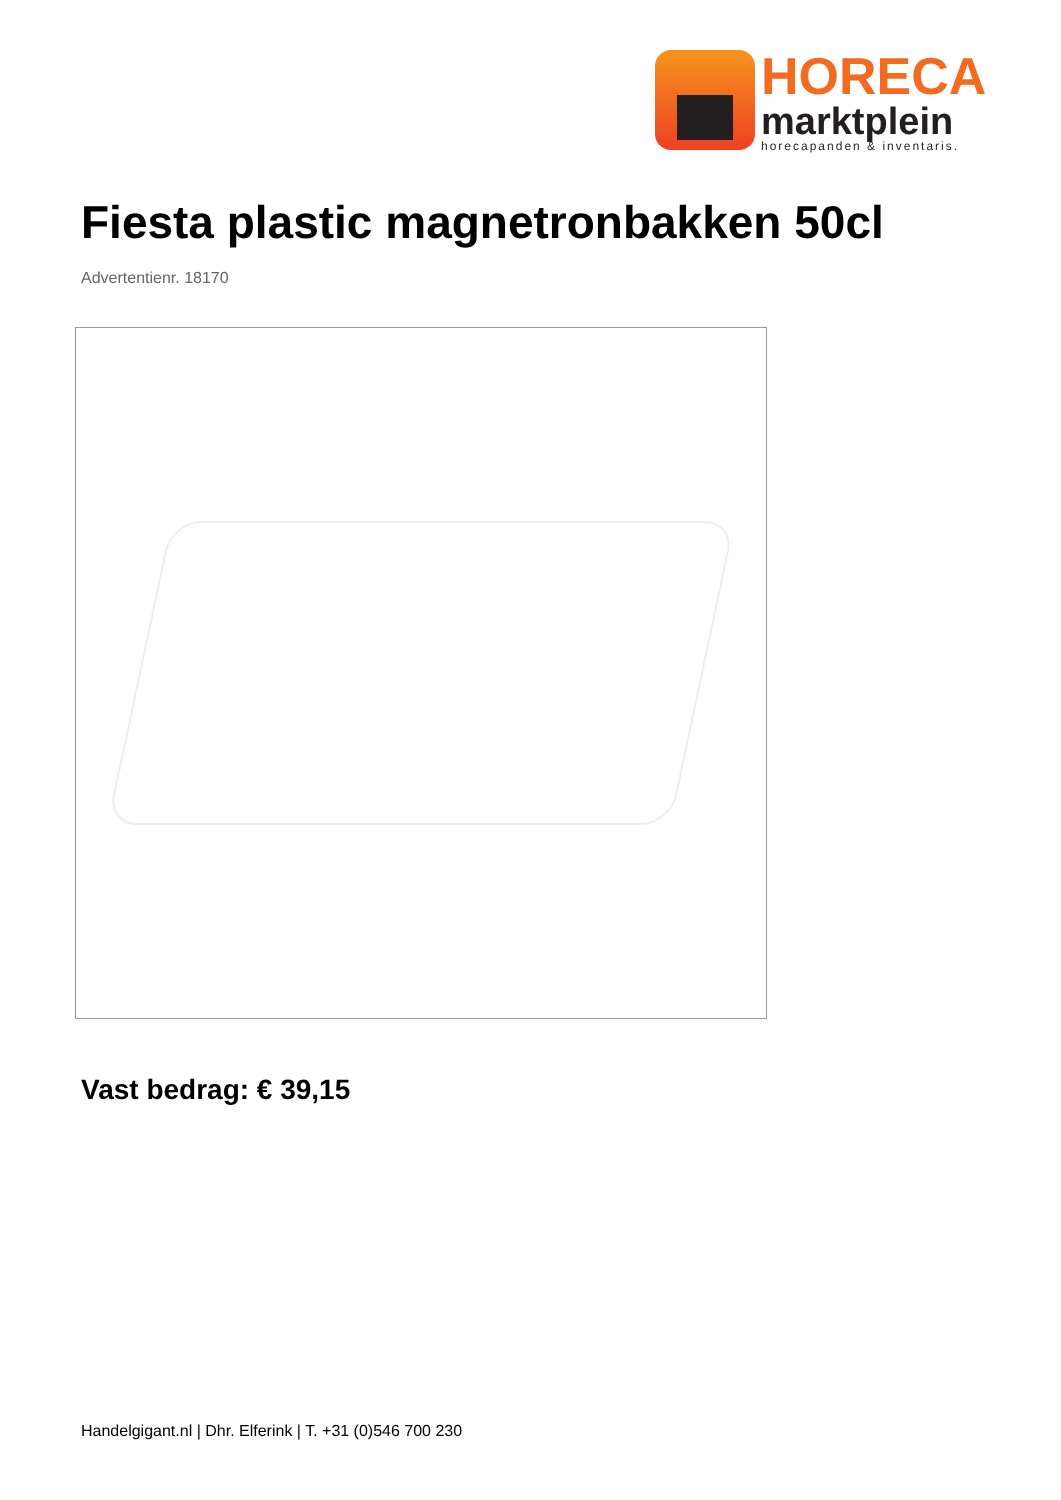HORECA
marktplein
horecapanden & inventaris.
Fiesta plastic magnetronbakken 50cl
Advertentienr. 18170
Vast bedrag: € 39,15
Handelgigant.nl | Dhr. Elferink | T. +31 (0)546 700 230